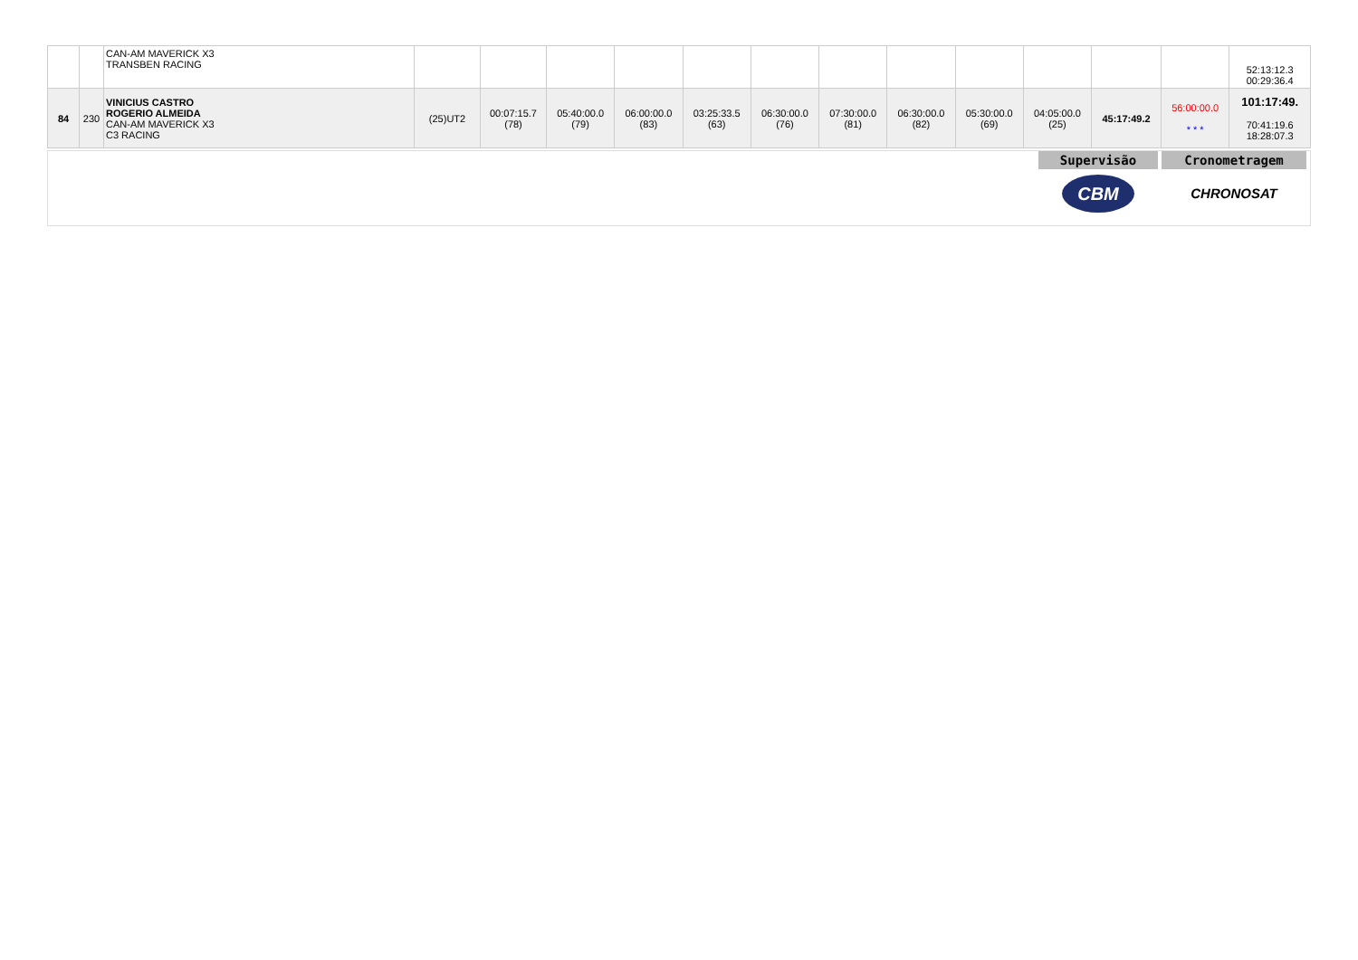| | | CAN-AM MAVERICK X3 TRANSBEN RACING | | | | | | | | | | | | | 52:13:12.3 00:29:36.4 |
| 84 | 230 | VINICIUS CASTRO ROGERIO ALMEIDA CAN-AM MAVERICK X3 C3 RACING | (25)UT2 | 00:07:15.7 (78) | 05:40:00.0 (79) | 06:00:00.0 (83) | 03:25:33.5 (63) | 06:30:00.0 (76) | 07:30:00.0 (81) | 06:30:00.0 (82) | 05:30:00.0 (69) | 04:05:00.0 (25) | 45:17:49.2 | 56:00:00.0 * * * | 101:17:49. 70:41:19.6 18:28:07.3 |
Supervisão
CBM
Cronometragem
CHRONOSAT